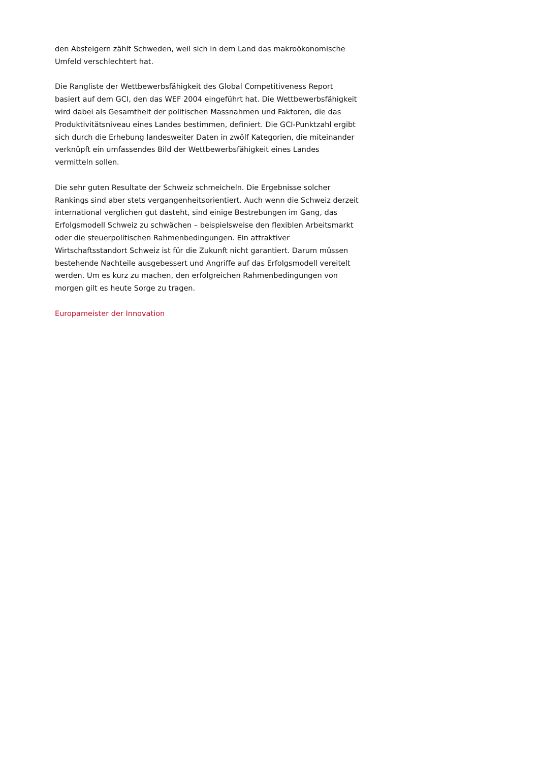den Absteigern zählt Schweden, weil sich in dem Land das makroökonomische Umfeld verschlechtert hat.
Die Rangliste der Wettbewerbsfähigkeit des Global Competitiveness Report basiert auf dem GCI, den das WEF 2004 eingeführt hat. Die Wettbewerbsfähigkeit wird dabei als Gesamtheit der politischen Massnahmen und Faktoren, die das Produktivitätsniveau eines Landes bestimmen, definiert. Die GCI-Punktzahl ergibt sich durch die Erhebung landesweiter Daten in zwölf Kategorien, die miteinander verknüpft ein umfassendes Bild der Wettbewerbsfähigkeit eines Landes vermitteln sollen.
Die sehr guten Resultate der Schweiz schmeicheln. Die Ergebnisse solcher Rankings sind aber stets vergangenheitsorientiert. Auch wenn die Schweiz derzeit international verglichen gut dasteht, sind einige Bestrebungen im Gang, das Erfolgsmodell Schweiz zu schwächen – beispielsweise den flexiblen Arbeitsmarkt oder die steuerpolitischen Rahmenbedingungen. Ein attraktiver Wirtschaftsstandort Schweiz ist für die Zukunft nicht garantiert. Darum müssen bestehende Nachteile ausgebessert und Angriffe auf das Erfolgsmodell vereitelt werden. Um es kurz zu machen, den erfolgreichen Rahmenbedingungen von morgen gilt es heute Sorge zu tragen.
Europameister der Innovation